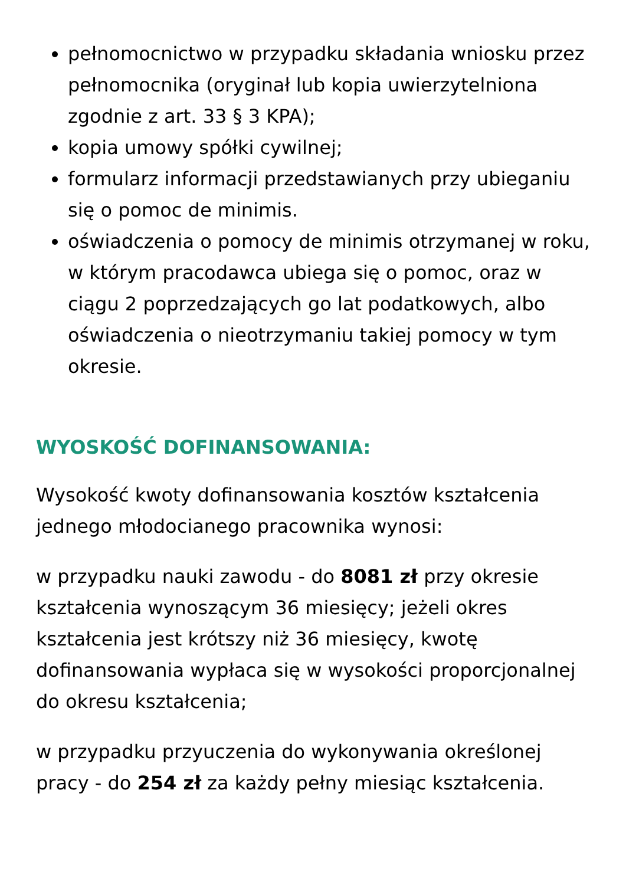pełnomocnictwo w przypadku składania wniosku przez pełnomocnika (oryginał lub kopia uwierzytelniona zgodnie z art. 33 § 3 KPA);
kopia umowy spółki cywilnej;
formularz informacji przedstawianych przy ubieganiu się o pomoc de minimis.
oświadczenia o pomocy de minimis otrzymanej w roku, w którym pracodawca ubiega się o pomoc, oraz w ciągu 2 poprzedzających go lat podatkowych, albo oświadczenia o nieotrzymaniu takiej pomocy w tym okresie.
WYOSKOŚĆ DOFINANSOWANIA:
Wysokość kwoty dofinansowania kosztów kształcenia jednego młodocianego pracownika wynosi:
w przypadku nauki zawodu - do 8081 zł przy okresie kształcenia wynoszącym 36 miesięcy; jeżeli okres kształcenia jest krótszy niż 36 miesięcy, kwotę dofinansowania wypłaca się w wysokości proporcjonalnej do okresu kształcenia;
w przypadku przyuczenia do wykonywania określonej pracy - do 254 zł za każdy pełny miesiąc kształcenia.